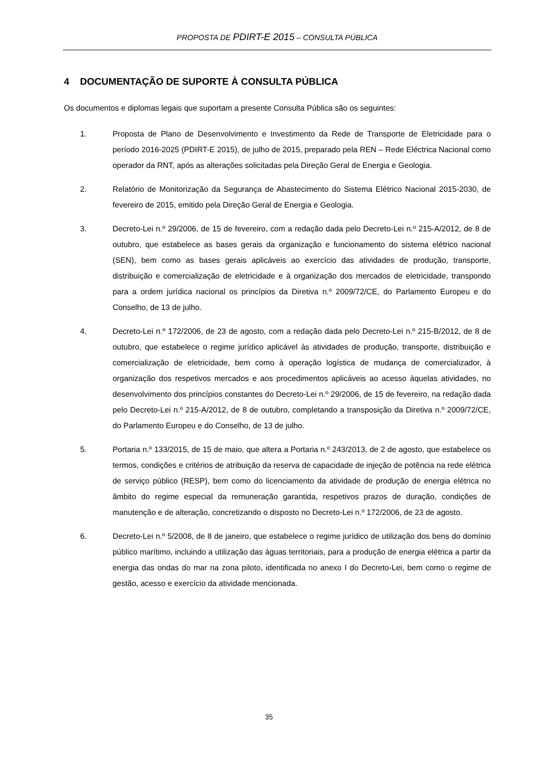PROPOSTA DE PDIRT-E 2015 – CONSULTA PÚBLICA
4 DOCUMENTAÇÃO DE SUPORTE À CONSULTA PÚBLICA
Os documentos e diplomas legais que suportam a presente Consulta Pública são os seguintes:
1. Proposta de Plano de Desenvolvimento e Investimento da Rede de Transporte de Eletricidade para o período 2016-2025 (PDIRT-E 2015), de julho de 2015, preparado pela REN – Rede Eléctrica Nacional como operador da RNT, após as alterações solicitadas pela Direção Geral de Energia e Geologia.
2. Relatório de Monitorização da Segurança de Abastecimento do Sistema Elétrico Nacional 2015-2030, de fevereiro de 2015, emitido pela Direção Geral de Energia e Geologia.
3. Decreto-Lei n.º 29/2006, de 15 de fevereiro, com a redação dada pelo Decreto-Lei n.º 215-A/2012, de 8 de outubro, que estabelece as bases gerais da organização e funcionamento do sistema elétrico nacional (SEN), bem como as bases gerais aplicáveis ao exercício das atividades de produção, transporte, distribuição e comercialização de eletricidade e à organização dos mercados de eletricidade, transpondo para a ordem jurídica nacional os princípios da Diretiva n.º 2009/72/CE, do Parlamento Europeu e do Conselho, de 13 de julho.
4. Decreto-Lei n.º 172/2006, de 23 de agosto, com a redação dada pelo Decreto-Lei n.º 215-B/2012, de 8 de outubro, que estabelece o regime jurídico aplicável às atividades de produção, transporte, distribuição e comercialização de eletricidade, bem como à operação logística de mudança de comercializador, à organização dos respetivos mercados e aos procedimentos aplicáveis ao acesso àquelas atividades, no desenvolvimento dos princípios constantes do Decreto-Lei n.º 29/2006, de 15 de fevereiro, na redação dada pelo Decreto-Lei n.º 215-A/2012, de 8 de outubro, completando a transposição da Diretiva n.º 2009/72/CE, do Parlamento Europeu e do Conselho, de 13 de julho.
5. Portaria n.º 133/2015, de 15 de maio, que altera a Portaria n.º 243/2013, de 2 de agosto, que estabelece os termos, condições e critérios de atribuição da reserva de capacidade de injeção de potência na rede elétrica de serviço público (RESP), bem como do licenciamento da atividade de produção de energia elétrica no âmbito do regime especial da remuneração garantida, respetivos prazos de duração, condições de manutenção e de alteração, concretizando o disposto no Decreto-Lei n.º 172/2006, de 23 de agosto.
6. Decreto-Lei n.º 5/2008, de 8 de janeiro, que estabelece o regime jurídico de utilização dos bens do domínio público marítimo, incluindo a utilização das águas territoriais, para a produção de energia elétrica a partir da energia das ondas do mar na zona piloto, identificada no anexo I do Decreto-Lei, bem como o regime de gestão, acesso e exercício da atividade mencionada.
35